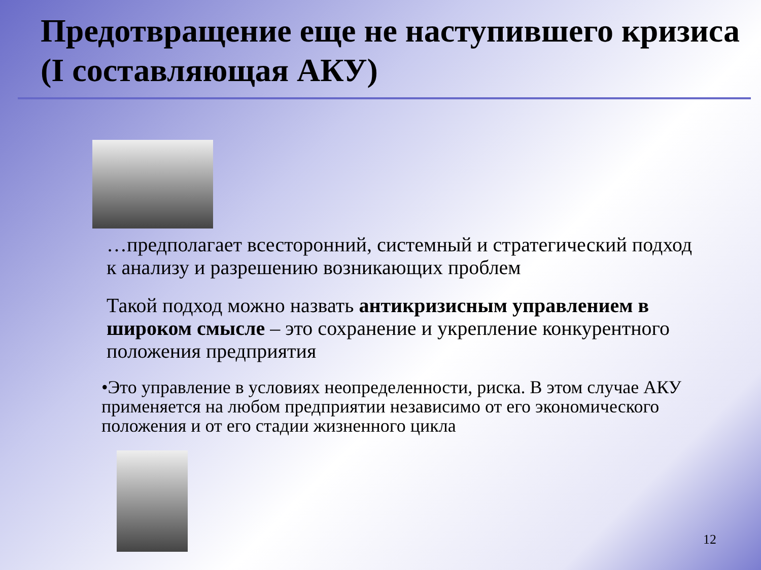Предотвращение еще не наступившего кризиса (I составляющая АКУ)
…предполагает всесторонний, системный и стратегический подход к анализу и разрешению возникающих проблем
Такой подход можно назвать антикризисным управлением в широком смысле – это сохранение и укрепление конкурентного положения предприятия
•Это управление в условиях неопределенности, риска. В этом случае АКУ применяется на любом предприятии независимо от его экономического положения и от его стадии жизненного цикла
12